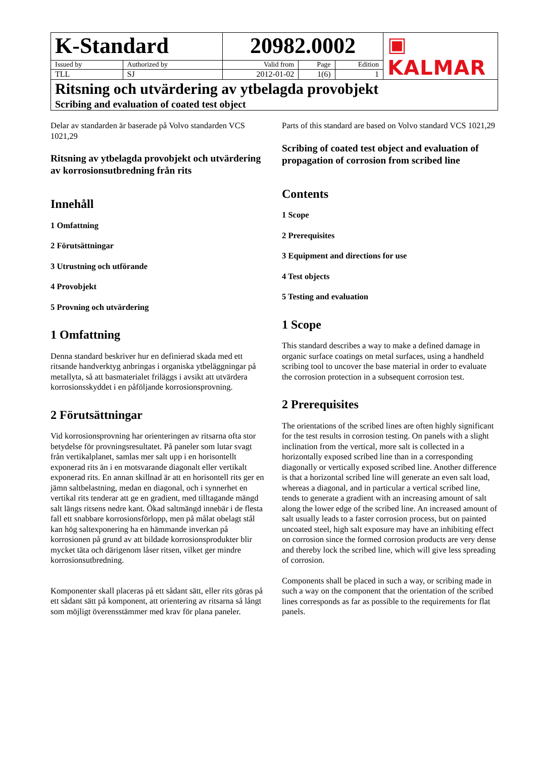| K-Standard | | 20982.0002 | | | ▣ KALMAR |
| Issued by | Authorized by | Valid from | Page | Edition | |
| TLL | SJ | 2012-01-02 | 1(6) | 1 | |
| Ritsning och utvärdering av ytbelagda provobjekt Scribing and evaluation of coated test object | | | | | |
Delar av standarden är baserade på Volvo standarden VCS 1021,29
Ritsning av ytbelagda provobjekt och utvärdering av korrosionsutbredning från rits
Innehåll
1 Omfattning
2 Förutsättningar
3 Utrustning och utförande
4 Provobjekt
5 Provning och utvärdering
1 Omfattning
Denna standard beskriver hur en definierad skada med ett ritsande handverktyg anbringas i organiska ytbeläggningar på metallyta, så att basmaterialet friläggs i avsikt att utvärdera korrosionsskyddet i en påföljande korrosionsprovning.
2 Förutsättningar
Vid korrosionsprovning har orienteringen av ritsarna ofta stor betydelse för provningsresultatet. På paneler som lutar svagt från vertikalplanet, samlas mer salt upp i en horisontellt exponerad rits än i en motsvarande diagonalt eller vertikalt exponerad rits. En annan skillnad är att en horisontell rits ger en jämn saltbelastning, medan en diagonal, och i synnerhet en vertikal rits tenderar att ge en gradient, med tilltagande mängd salt längs ritsens nedre kant. Ökad saltmängd innebär i de flesta fall ett snabbare korrosionsförlopp, men på målat obelagt stål kan hög saltexponering ha en hämmande inverkan på korrosionen på grund av att bildade korrosionsprodukter blir mycket täta och därigenom låser ritsen, vilket ger mindre korrosionsutbredning.
Komponenter skall placeras på ett sådant sätt, eller rits göras på ett sådant sätt på komponent, att orientering av ritsarna så långt som möjligt överensstämmer med krav för plana paneler.
Parts of this standard are based on Volvo standard VCS 1021,29
Scribing of coated test object and evaluation of propagation of corrosion from scribed line
Contents
1 Scope
2 Prerequisites
3 Equipment and directions for use
4 Test objects
5 Testing and evaluation
1 Scope
This standard describes a way to make a defined damage in organic surface coatings on metal surfaces, using a handheld scribing tool to uncover the base material in order to evaluate the corrosion protection in a subsequent corrosion test.
2 Prerequisites
The orientations of the scribed lines are often highly significant for the test results in corrosion testing. On panels with a slight inclination from the vertical, more salt is collected in a horizontally exposed scribed line than in a corresponding diagonally or vertically exposed scribed line. Another difference is that a horizontal scribed line will generate an even salt load, whereas a diagonal, and in particular a vertical scribed line, tends to generate a gradient with an increasing amount of salt along the lower edge of the scribed line. An increased amount of salt usually leads to a faster corrosion process, but on painted uncoated steel, high salt exposure may have an inhibiting effect on corrosion since the formed corrosion products are very dense and thereby lock the scribed line, which will give less spreading of corrosion.
Components shall be placed in such a way, or scribing made in such a way on the component that the orientation of the scribed lines corresponds as far as possible to the requirements for flat panels.